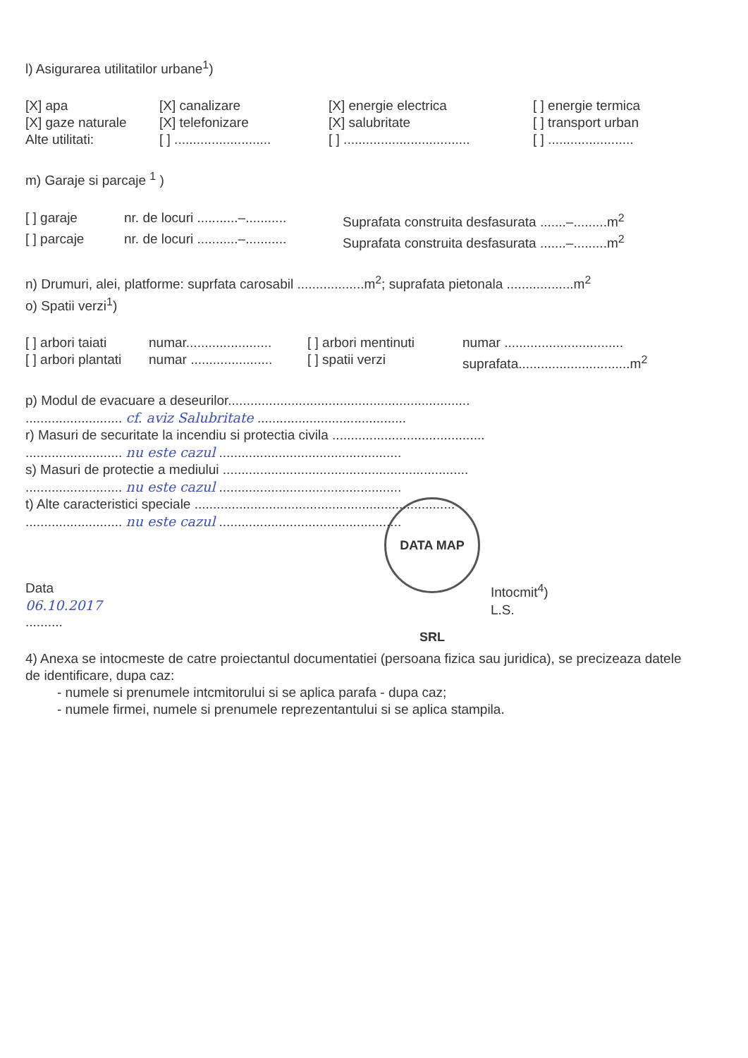DATA MAP SRL
l) Asigurarea utilitatilor urbane<sup>1</sup>)
[X] apa [X] canalizare [X] energie electrica [ ] energie termica
[X] gaze naturale [X] telefonizare [X] salubritate [ ] transport urban
Alte utilitati: [ ] .......................... [ ] .................................. [ ] .......................
m) Garaje si parcaje <sup>1</sup> )
[ ] garaje nr. de locuri ...........–........... Suprafata construita desfasurata .......–.........m<sup>2</sup>
[ ] parcaje nr. de locuri ...........–........... Suprafata construita desfasurata .......–.........m<sup>2</sup>
n) Drumuri, alei, platforme: suprfata carosabil ..................m<sup>2</sup>; suprafata pietonala ..................m<sup>2</sup>
o) Spatii verzi<sup>1</sup>)
[ ] arbori taiati numar....................... [ ] arbori mentinuti numar ................................
[ ] arbori plantati numar ...................... [ ] spatii verzi suprafata..............................m<sup>2</sup>
p) Modul de evacuare a deseurilor.................................................................
.......................... cf. aviz Salubritate ........................................
r) Masuri de securitate la incendiu si protectia civila .........................................
.......................... nu este cazul .................................................
s) Masuri de protectie a mediului ..................................................................
.......................... nu este cazul .................................................
t) Alte caracteristici speciale ......................................................................
.......................... nu este cazul .................................................
Data
06.10.2017.......... Intocmit<sup>4</sup>)
L.S.
4) Anexa se intocmeste de catre proiectantul documentatiei (persoana fizica sau juridica), se precizeaza datele de identificare, dupa caz:
- numele si prenumele intcmitorului si se aplica parafa - dupa caz;
- numele firmei, numele si prenumele reprezentantului si se aplica stampila.